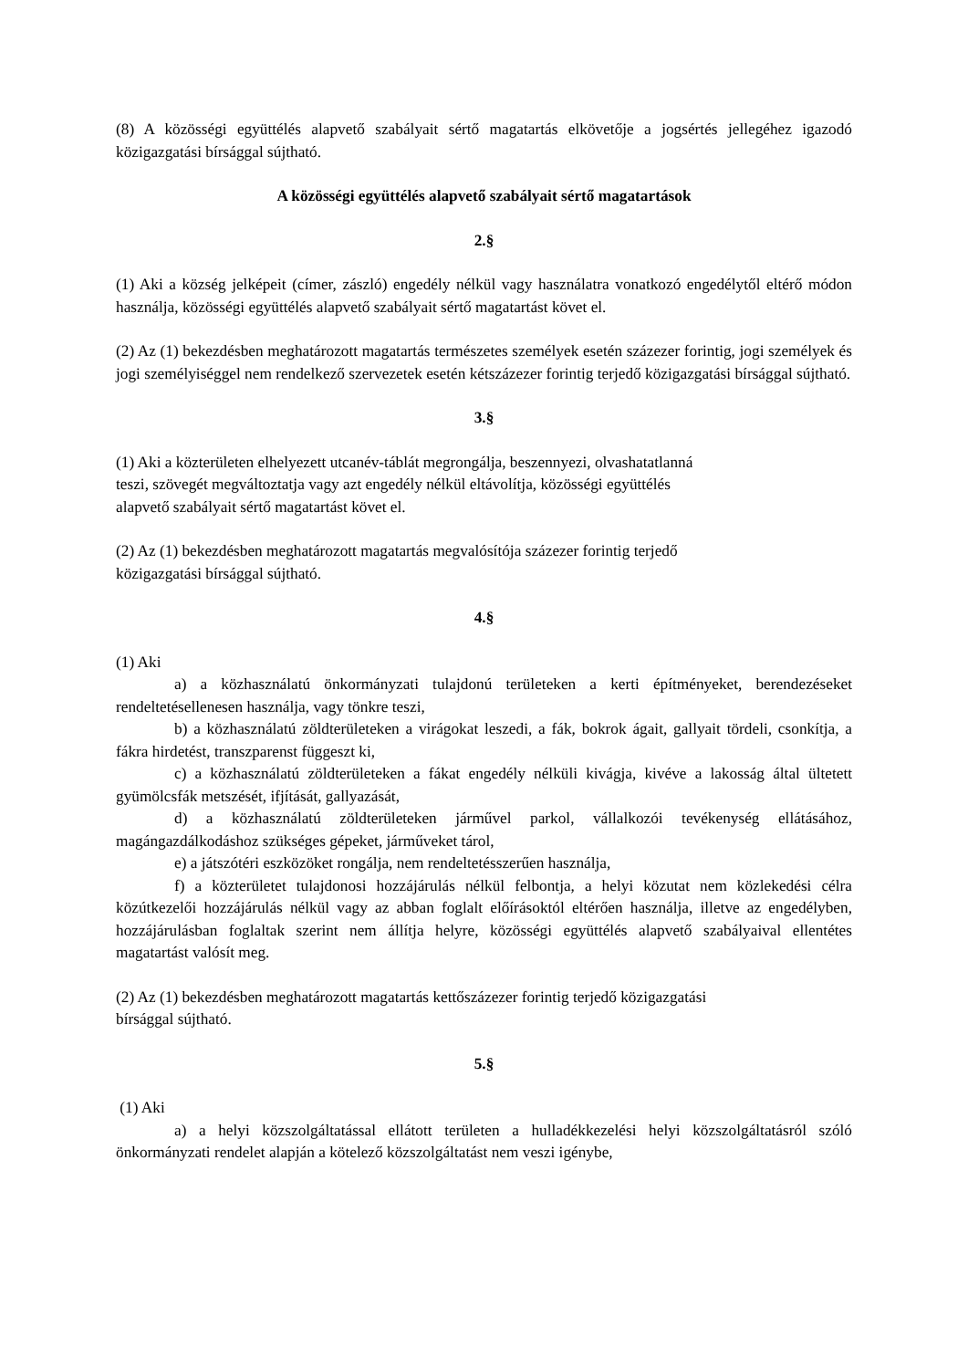(8) A közösségi együttélés alapvető szabályait sértő magatartás elkövetője a jogsértés jellegéhez igazodó közigazgatási bírsággal sújtható.
A közösségi együttélés alapvető szabályait sértő magatartások
2.§
(1) Aki a község jelképeit (címer, zászló) engedély nélkül vagy használatra vonatkozó engedélytől eltérő módon használja, közösségi együttélés alapvető szabályait sértő magatartást követ el.
(2) Az (1) bekezdésben meghatározott magatartás természetes személyek esetén százezer forintig, jogi személyek és jogi személyiséggel nem rendelkező szervezetek esetén kétszázezer forintig terjedő közigazgatási bírsággal sújtható.
3.§
(1) Aki a közterületen elhelyezett utcanév-táblát megrongálja, beszennyezi, olvashatatlanná
teszi, szövegét megváltoztatja vagy azt engedély nélkül eltávolítja, közösségi együttélés
alapvető szabályait sértő magatartást követ el.
(2) Az (1) bekezdésben meghatározott magatartás megvalósítója százezer forintig terjedő
közigazgatási bírsággal sújtható.
4.§
(1) Aki
a) a közhasználatú önkormányzati tulajdonú területeken a kerti építményeket, berendezéseket rendeltetésellenesen használja, vagy tönkre teszi,
b) a közhasználatú zöldterületeken a virágokat leszedi, a fák, bokrok ágait, gallyait tördeli, csonkítja, a fákra hirdetést, transzparenst függeszt ki,
c) a közhasználatú zöldterületeken a fákat engedély nélküli kivágja, kivéve a lakosság által ültetett gyümölcsfák metszését, ifjítását, gallyazását,
d) a közhasználatú zöldterületeken járművel parkol, vállalkozói tevékenység ellátásához, magángazdálkodáshoz szükséges gépeket, járműveket tárol,
e) a játszótéri eszközöket rongálja, nem rendeltetésszerűen használja,
f) a közterületet tulajdonosi hozzájárulás nélkül felbontja, a helyi közutat nem közlekedési célra közútkezelői hozzájárulás nélkül vagy az abban foglalt előírásoktól eltérően használja, illetve az engedélyben, hozzájárulásban foglaltak szerint nem állítja helyre, közösségi együttélés alapvető szabályaival ellentétes magatartást valósít meg.
(2) Az (1) bekezdésben meghatározott magatartás kettőszázezer forintig terjedő közigazgatási
bírsággal sújtható.
5.§
(1) Aki
a) a helyi közszolgáltatással ellátott területen a hulladékkezelési helyi közszolgáltatásról szóló önkormányzati rendelet alapján a kötelező közszolgáltatást nem veszi igénybe,